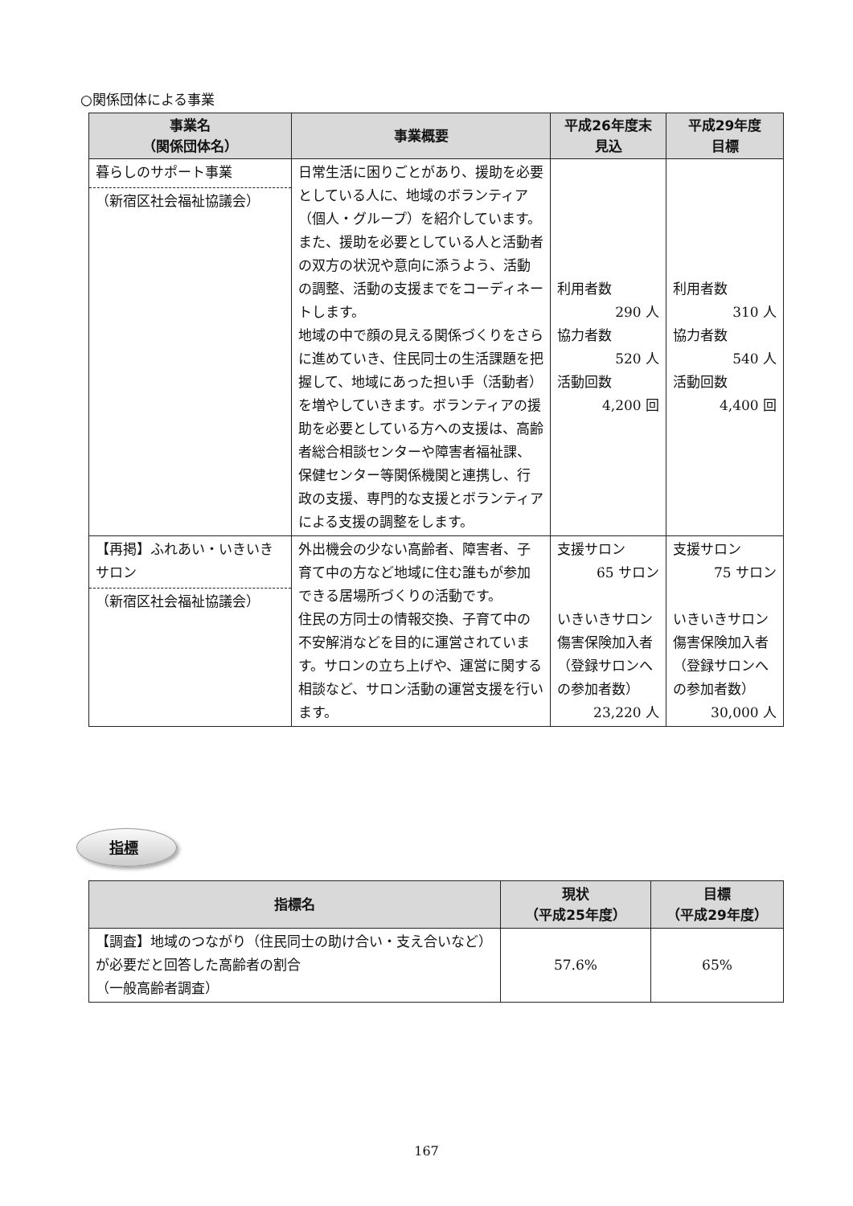○関係団体による事業
| 事業名 （関係団体名） | 事業概要 | 平成26年度末 見込 | 平成29年度 目標 |
| --- | --- | --- | --- |
| 暮らしのサポート事業 （新宿区社会福祉協議会） | 日常生活に困りごとがあり、援助を必要としている人に、地域のボランティア（個人・グループ）を紹介しています。また、援助を必要としている人と活動者の双方の状況や意向に添うよう、活動の調整、活動の支援までをコーディネートします。 地域の中で顔の見える関係づくりをさらに進めていき、住民同士の生活課題を把握して、地域にあった担い手（活動者）を増やしていきます。ボランティアの援助を必要としている方への支援は、高齢者総合相談センターや障害者福祉課、保健センター等関係機関と連携し、行政の支援、専門的な支援とボランティアによる支援の調整をします。 | 利用者数 290 人 協力者数 520 人 活動回数 4,200 回 | 利用者数 310 人 協力者数 540 人 活動回数 4,400 回 |
| 【再掲】ふれあい・いきいきサロン （新宿区社会福祉協議会） | 外出機会の少ない高齢者、障害者、子育て中の方など地域に住む誰もが参加できる居場所づくりの活動です。 住民の方同士の情報交換、子育て中の不安解消などを目的に運営されています。サロンの立ち上げや、運営に関する相談など、サロン活動の運営支援を行います。 | 支援サロン 65 サロン いきいきサロン傷害保険加入者 （登録サロンへの参加者数） 23,220 人 | 支援サロン 75 サロン いきいきサロン傷害保険加入者 （登録サロンへの参加者数） 30,000 人 |
指標
| 指標名 | 現状 （平成25年度） | 目標 （平成29年度） |
| --- | --- | --- |
| 【調査】地域のつながり（住民同士の助け合い・支え合いなど）が必要だと回答した高齢者の割合 （一般高齢者調査） | 57.6% | 65% |
167